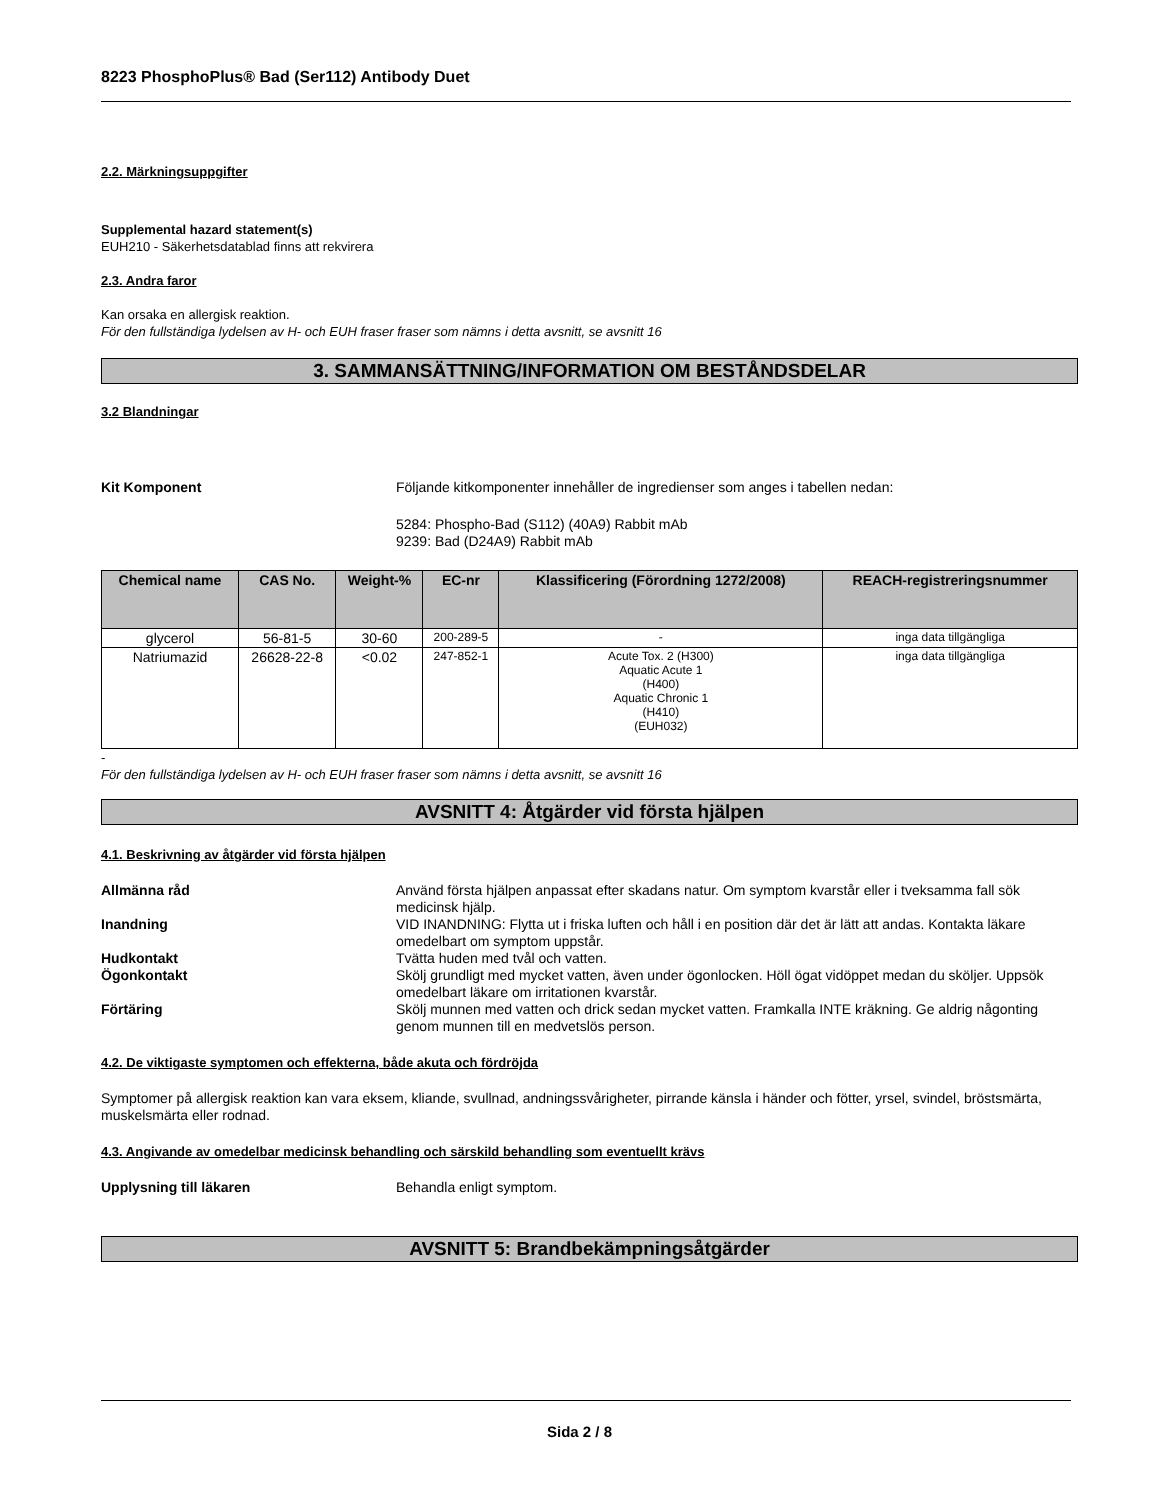8223 PhosphoPlus® Bad (Ser112) Antibody Duet
2.2. Märkningsuppgifter
Supplemental hazard statement(s)
EUH210 - Säkerhetsdatablad finns att rekvirera
2.3. Andra faror
Kan orsaka en allergisk reaktion.
För den fullständiga lydelsen av H- och EUH fraser fraser som nämns i detta avsnitt, se avsnitt 16
3. SAMMANSÄTTNING/INFORMATION OM BESTÅNDSDELAR
3.2 Blandningar
Kit Komponent Följande kitkomponenter innehåller de ingredienser som anges i tabellen nedan:
5284: Phospho-Bad (S112) (40A9) Rabbit mAb
9239: Bad (D24A9) Rabbit mAb
| Chemical name | CAS No. | Weight-% | EC-nr | Klassificering (Förordning 1272/2008) | REACH-registreringsnummer |
| --- | --- | --- | --- | --- | --- |
| glycerol | 56-81-5 | 30-60 | 200-289-5 | - | inga data tillgängliga |
| Natriumazid | 26628-22-8 | <0.02 | 247-852-1 | Acute Tox. 2 (H300) Aquatic Acute 1 (H400) Aquatic Chronic 1 (H410) (EUH032) | inga data tillgängliga |
-
För den fullständiga lydelsen av H- och EUH fraser fraser som nämns i detta avsnitt, se avsnitt 16
AVSNITT 4: Åtgärder vid första hjälpen
4.1. Beskrivning av åtgärder vid första hjälpen
Allmänna råd Använd första hjälpen anpassat efter skadans natur. Om symptom kvarstår eller i tveksamma fall sök medicinsk hjälp.
Inandning VID INANDNING: Flytta ut i friska luften och håll i en position där det är lätt att andas. Kontakta läkare omedelbart om symptom uppstår.
Hudkontakt Tvätta huden med tvål och vatten.
Ögonkontakt Skölj grundligt med mycket vatten, även under ögonlocken. Höll ögat vidöppet medan du sköljer. Uppsök omedelbart läkare om irritationen kvarstår.
Förtäring Skölj munnen med vatten och drick sedan mycket vatten. Framkalla INTE kräkning. Ge aldrig någonting genom munnen till en medvetslös person.
4.2. De viktigaste symptomen och effekterna, både akuta och fördröjda
Symptomer på allergisk reaktion kan vara eksem, kliande, svullnad, andningssvårigheter, pirrande känsla i händer och fötter, yrsel, svindel, bröstsmärta, muskelsmärta eller rodnad.
4.3. Angivande av omedelbar medicinsk behandling och särskild behandling som eventuellt krävs
Upplysning till läkaren Behandla enligt symptom.
AVSNITT 5: Brandbekämpningsåtgärder
Sida 2 / 8